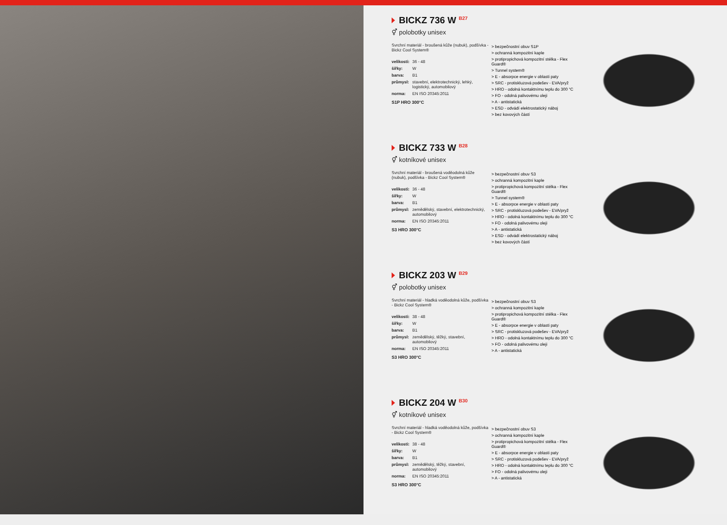BICKZ 736 W <sup>B27</sup>
⚥ polobotky unisex
Svrchní materiál - broušená kůže (nubuk), podšívka - Bickz Cool System®
| velikosti: | 36 - 48 |
| šířky: | W |
| barva: | B1 |
| průmysl: | stavební, elektrotechnický, lehký, logistický, automobilový |
| norma: | EN ISO 20345:2011 |
S1P HRO 300°C
> bezpečnostní obuv S1P
> ochranná kompozitní kaple
> protipropichová kompozitní stélka - Flex Guard®
> Tunnel system®
> E - absorpce energie v oblasti paty
> SRC - protiskluzová podešev - EVA/pryž
> HRO - odolná kontaktnímu teplu do 300 °C
> FO - odolná palivovému oleji
> A - antistatická
> ESD - odvádí elektrostatický náboj
> bez kovových částí
BICKZ 733 W <sup>B28</sup>
⚥ kotníkové unisex
Svrchní materiál - broušená voděodolná kůže (nubuk), podšívka - Bickz Cool System®
| velikosti: | 36 - 48 |
| šířky: | W |
| barva: | B1 |
| průmysl: | zemědělský, stavební, elektrotechnický, automobilový |
| norma: | EN ISO 20345:2011 |
S3 HRO 300°C
> bezpečnostní obuv S3
> ochranná kompozitní kaple
> protipropichová kompozitní stélka - Flex Guard®
> Tunnel system®
> E - absorpce energie v oblasti paty
> SRC - protiskluzová podešev - EVA/pryž
> HRO - odolná kontaktnímu teplu do 300 °C
> FO - odolná palivovému oleji
> A - antistatická
> ESD - odvádí elektrostatický náboj
> bez kovových částí
BICKZ 203 W <sup>B29</sup>
⚥ polobotky unisex
Svrchní materiál - hladká voděodolná kůže, podšívka - Bickz Cool System®
| velikosti: | 38 - 48 |
| šířky: | W |
| barva: | B1 |
| průmysl: | zemědělský, těžký, stavební, automobilový |
| norma: | EN ISO 20345:2011 |
S3 HRO 300°C
> bezpečnostní obuv S3
> ochranná kompozitní kaple
> protipropichová kompozitní stélka - Flex Guard®
> E - absorpce energie v oblasti paty
> SRC - protiskluzová podešev - EVA/pryž
> HRO - odolná kontaktnímu teplu do 300 °C
> FO - odolná palivovému oleji
> A - antistatická
BICKZ 204 W <sup>B30</sup>
⚥ kotníkové unisex
Svrchní materiál - hladká voděodolná kůže, podšívka - Bickz Cool System®
| velikosti: | 38 - 48 |
| šířky: | W |
| barva: | B1 |
| průmysl: | zemědělský, těžký, stavební, automobilový |
| norma: | EN ISO 20345:2011 |
S3 HRO 300°C
> bezpečnostní obuv S3
> ochranná kompozitní kaple
> protipropichová kompozitní stélka - Flex Guard®
> E - absorpce energie v oblasti paty
> SRC - protiskluzová podešev - EVA/pryž
> HRO - odolná kontaktnímu teplu do 300 °C
> FO - odolná palivovému oleji
> A - antistatická